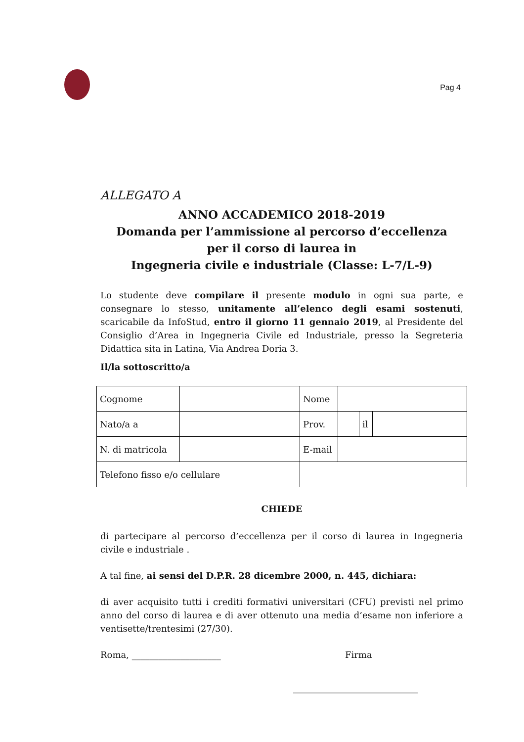Pag 4
ALLEGATO A
ANNO ACCADEMICO 2018-2019
Domanda per l’ammissione al percorso d’eccellenza
per il corso di laurea in
Ingegneria civile e industriale (Classe: L-7/L-9)
Lo studente deve compilare il presente modulo in ogni sua parte, e consegnare lo stesso, unitamente all’elenco degli esami sostenuti, scaricabile da InfoStud, entro il giorno 11 gennaio 2019, al Presidente del Consiglio d’Area in Ingegneria Civile ed Industriale, presso la Segreteria Didattica sita in Latina, Via Andrea Doria 3.
Il/la sottoscritto/a
| Cognome | | Nome | | | |
| Nato/a a | | Prov. | | il | |
| N. di matricola | | E-mail | | | |
| Telefono fisso e/o cellulare | | | | | |
CHIEDE
di partecipare al percorso d’eccellenza per il corso di laurea in Ingegneria civile e industriale .
A tal fine, ai sensi del D.P.R. 28 dicembre 2000, n. 445, dichiara:
di aver acquisito tutti i crediti formativi universitari (CFU) previsti nel primo anno del corso di laurea e di aver ottenuto una media d’esame non inferiore a ventisette/trentesimi (27/30).
Roma, ____________________ Firma
____________________________